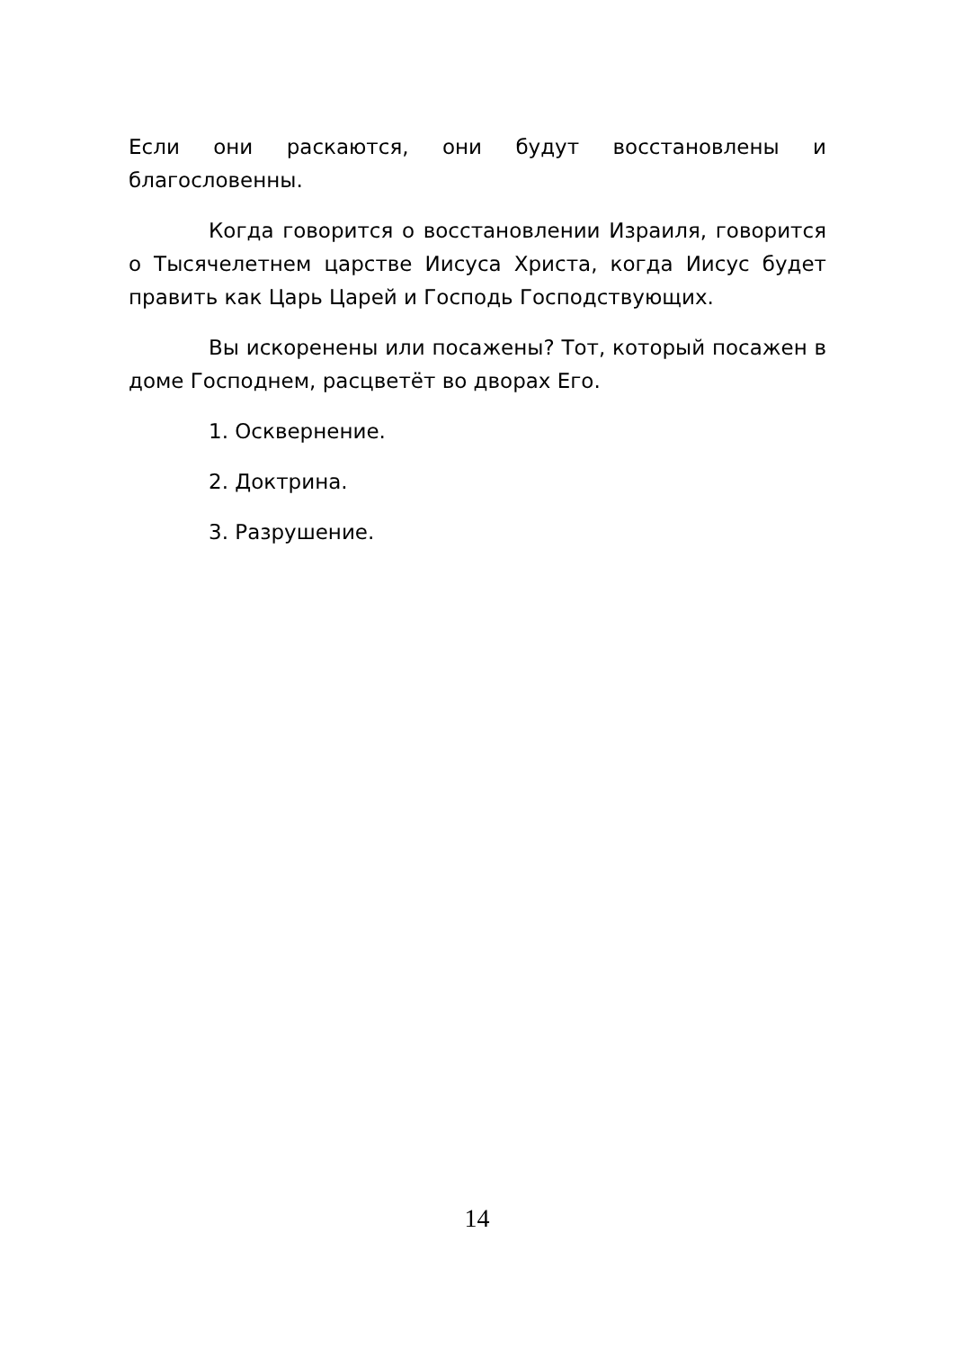Если они раскаются, они будут восстановлены и благословенны.
Когда говорится о восстановлении Израиля, говорится о Тысячелетнем царстве Иисуса Христа, когда Иисус будет править как Царь Царей и Господь Господствующих.
Вы искоренены или посажены? Тот, который посажен в доме Господнем, расцветёт во дворах Его.
1. Осквернение.
2. Доктрина.
3. Разрушение.
14